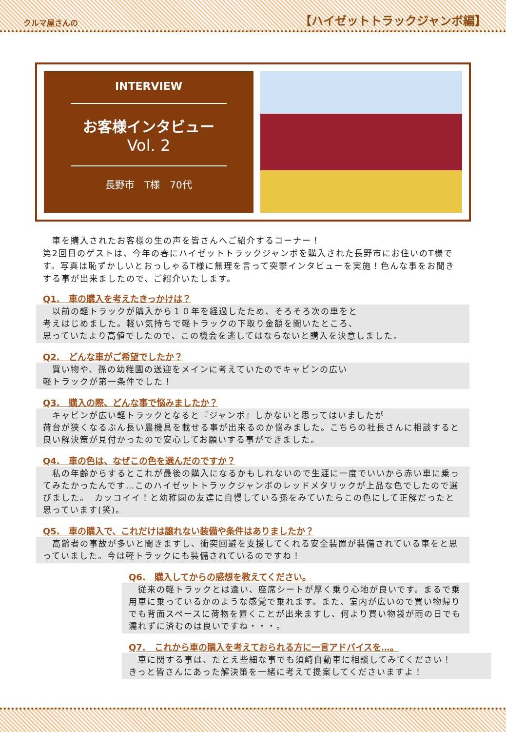クルマ屋さんの 【ハイゼットトラックジャンボ編】
INTERVIEW
お客様インタビュー
Vol. 2
長野市　T様　70代
　車を購入されたお客様の生の声を皆さんへご紹介するコーナー！
第2回目のゲストは、今年の春にハイゼットトラックジャンボを購入された長野市にお住いのT様です。写真は恥ずかしいとおっしゃるT様に無理を言って突撃インタビューを実施！色んな事をお聞きする事が出来ましたので、ご紹介いたします。
Q1.　車の購入を考えたきっかけは？
　以前の軽トラックが購入から１０年を経過したため、そろそろ次の車をと
考えはじめました。軽い気持ちで軽トラックの下取り金額を聞いたところ、
思っていたより高値でしたので、この機会を逃してはならないと購入を決意しました。
Q2.　どんな車がご希望でしたか？
　買い物や、孫の幼稚園の送迎をメインに考えていたのでキャビンの広い
軽トラックが第一条件でした！
Q3.　購入の際、どんな事で悩みましたか？
　キャビンが広い軽トラックとなると『ジャンボ』しかないと思ってはいましたが
荷台が狭くなるぶん長い農機具を載せる事が出来るのか悩みました。こちらの社長さんに相談すると良い解決策が見付かったので安心してお願いする事ができました。
Q4.　車の色は、なぜこの色を選んだのですか？
　私の年齢からするとこれが最後の購入になるかもしれないので生涯に一度でいいから赤い車に乗ってみたかったんです…このハイゼットトラックジャンボのレッドメタリックが上品な色でしたので選びました。　カッコイイ！と幼稚園の友達に自慢している孫をみていたらこの色にして正解だったと思っています(笑)。
Q5.　車の購入で、これだけは譲れない装備や条件はありましたか？
　高齢者の事故が多いと聞きますし、衝突回避を支援してくれる安全装置が装備されている車をと思っていました。今は軽トラックにも装備されているのですね！
Q6.　購入してからの感想を教えてください。
　従来の軽トラックとは違い、座席シートが厚く乗り心地が良いです。まるで乗用車に乗っているかのような感覚で乗れます。また、室内が広いので買い物帰りでも背面スペースに荷物を置くことが出来ますし、何より買い物袋が雨の日でも濡れずに済むのは良いですね・・・。
Q7.　これから車の購入を考えておられる方に一言アドバイスを…。
　車に関する事は、たとえ些細な事でも須崎自動車に相談してみてください！
きっと皆さんにあった解決策を一緒に考えて提案してくださいますよ！